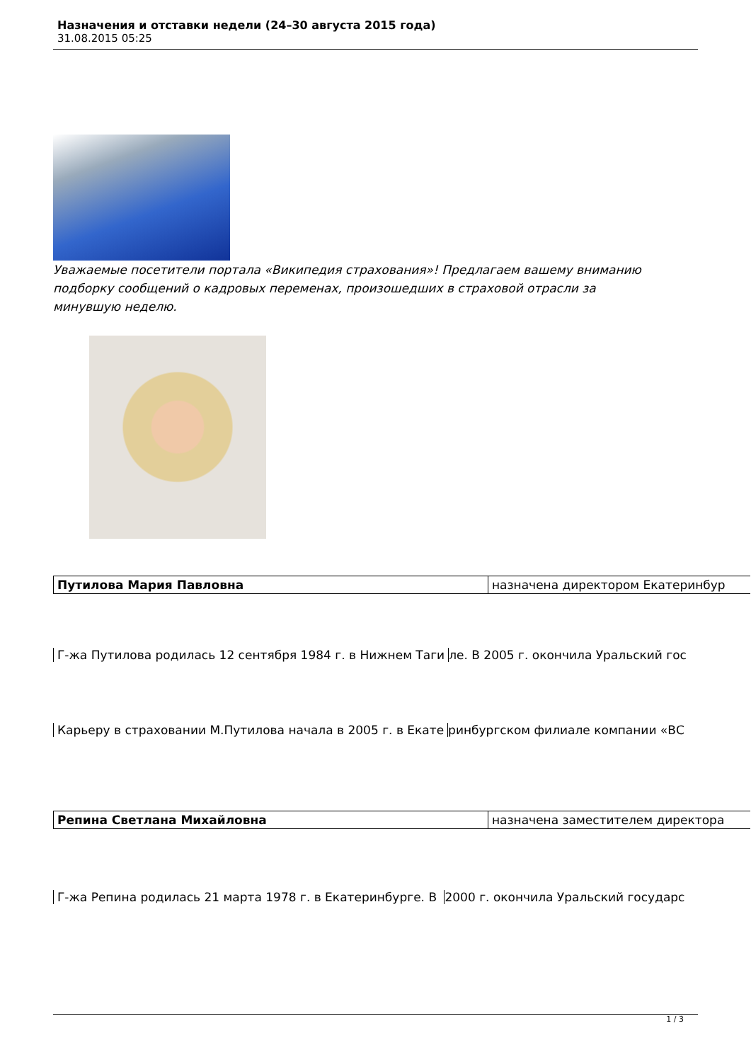Назначения и отставки недели (24–30 августа 2015 года)
31.08.2015 05:25
Уважаемые посетители портала «Википедия страхования»! Предлагаем вашему вниманию подборку сообщений о кадровых переменах, произошедших в страховой отрасли за минувшую неделю.
| Путилова Мария Павловна | назначена директором Екатеринбур |
Г-жа Путилова родилась 12 сентября 1984 г. в Нижнем Таги ле. В 2005 г. окончила Уральский гос
Карьеру в страховании М.Путилова начала в 2005 г. в Екате ринбургском филиале компании «ВС
| Репина Светлана Михайловна | назначена заместителем директора |
Г-жа Репина родилась 21 марта 1978 г. в Екатеринбурге. В 2000 г. окончила Уральский государс
1 / 3